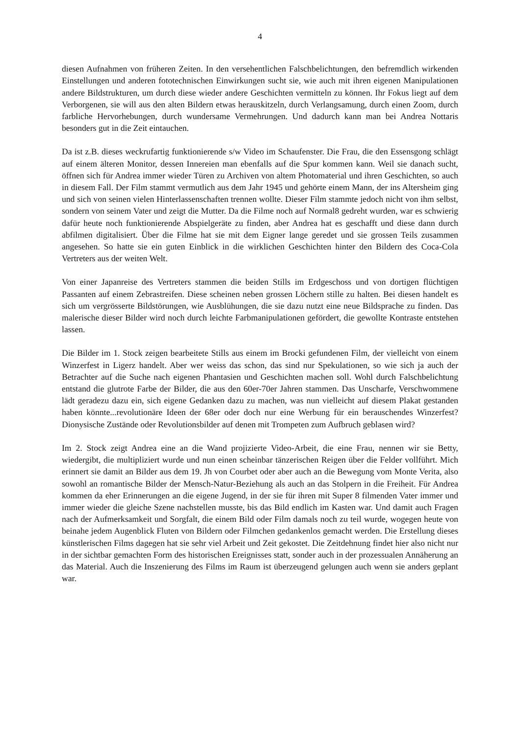4
diesen Aufnahmen von früheren Zeiten. In den versehentlichen Falschbelichtungen, den befremdlich wirkenden Einstellungen und anderen fototechnischen Einwirkungen sucht sie, wie auch mit ihren eigenen Manipulationen andere Bildstrukturen, um durch diese wieder andere Geschichten vermitteln zu können. Ihr Fokus liegt auf dem Verborgenen, sie will aus den alten Bildern etwas herauskitzeln, durch Verlangsamung, durch einen Zoom, durch farbliche Hervorhebungen, durch wundersame Vermehrungen. Und dadurch kann man bei Andrea Nottaris besonders gut in die Zeit eintauchen.
Da ist z.B. dieses weckrufartig funktionierende s/w Video im Schaufenster. Die Frau, die den Essensgong schlägt auf einem älteren Monitor, dessen Innereien man ebenfalls auf die Spur kommen kann. Weil sie danach sucht, öffnen sich für Andrea immer wieder Türen zu Archiven von altem Photomaterial und ihren Geschichten, so auch in diesem Fall. Der Film stammt vermutlich aus dem Jahr 1945 und gehörte einem Mann, der ins Altersheim ging und sich von seinen vielen Hinterlassenschaften trennen wollte. Dieser Film stammte jedoch nicht von ihm selbst, sondern von seinem Vater und zeigt die Mutter. Da die Filme noch auf Normal8 gedreht wurden, war es schwierig dafür heute noch funktionierende Abspielgeräte zu finden, aber Andrea hat es geschafft und diese dann durch abfilmen digitalisiert. Über die Filme hat sie mit dem Eigner lange geredet und sie grossen Teils zusammen angesehen. So hatte sie ein guten Einblick in die wirklichen Geschichten hinter den Bildern des Coca-Cola Vertreters aus der weiten Welt.
Von einer Japanreise des Vertreters stammen die beiden Stills im Erdgeschoss und von dortigen flüchtigen Passanten auf einem Zebrastreifen. Diese scheinen neben grossen Löchern stille zu halten. Bei diesen handelt es sich um vergrösserte Bildstörungen, wie Ausblühungen, die sie dazu nutzt eine neue Bildsprache zu finden. Das malerische dieser Bilder wird noch durch leichte Farbmanipulationen gefördert, die gewollte Kontraste entstehen lassen.
Die Bilder im 1. Stock zeigen bearbeitete Stills aus einem im Brocki gefundenen Film, der vielleicht von einem Winzerfest in Ligerz handelt. Aber wer weiss das schon, das sind nur Spekulationen, so wie sich ja auch der Betrachter auf die Suche nach eigenen Phantasien und Geschichten machen soll. Wohl durch Falschbelichtung entstand die glutrote Farbe der Bilder, die aus den 60er-70er Jahren stammen. Das Unscharfe, Verschwommene lädt geradezu dazu ein, sich eigene Gedanken dazu zu machen, was nun vielleicht auf diesem Plakat gestanden haben könnte...revolutionäre Ideen der 68er oder doch nur eine Werbung für ein berauschendes Winzerfest? Dionysische Zustände oder Revolutionsbilder auf denen mit Trompeten zum Aufbruch geblasen wird?
Im 2. Stock zeigt Andrea eine an die Wand projizierte Video-Arbeit, die eine Frau, nennen wir sie Betty, wiedergibt, die multipliziert wurde und nun einen scheinbar tänzerischen Reigen über die Felder vollführt. Mich erinnert sie damit an Bilder aus dem 19. Jh von Courbet oder aber auch an die Bewegung vom Monte Verita, also sowohl an romantische Bilder der Mensch-Natur-Beziehung als auch an das Stolpern in die Freiheit. Für Andrea kommen da eher Erinnerungen an die eigene Jugend, in der sie für ihren mit Super 8 filmenden Vater immer und immer wieder die gleiche Szene nachstellen musste, bis das Bild endlich im Kasten war. Und damit auch Fragen nach der Aufmerksamkeit und Sorgfalt, die einem Bild oder Film damals noch zu teil wurde, wogegen heute von beinahe jedem Augenblick Fluten von Bildern oder Filmchen gedankenlos gemacht werden. Die Erstellung dieses künstlerischen Films dagegen hat sie sehr viel Arbeit und Zeit gekostet. Die Zeitdehnung findet hier also nicht nur in der sichtbar gemachten Form des historischen Ereignisses statt, sonder auch in der prozessualen Annäherung an das Material. Auch die Inszenierung des Films im Raum ist überzeugend gelungen auch wenn sie anders geplant war.